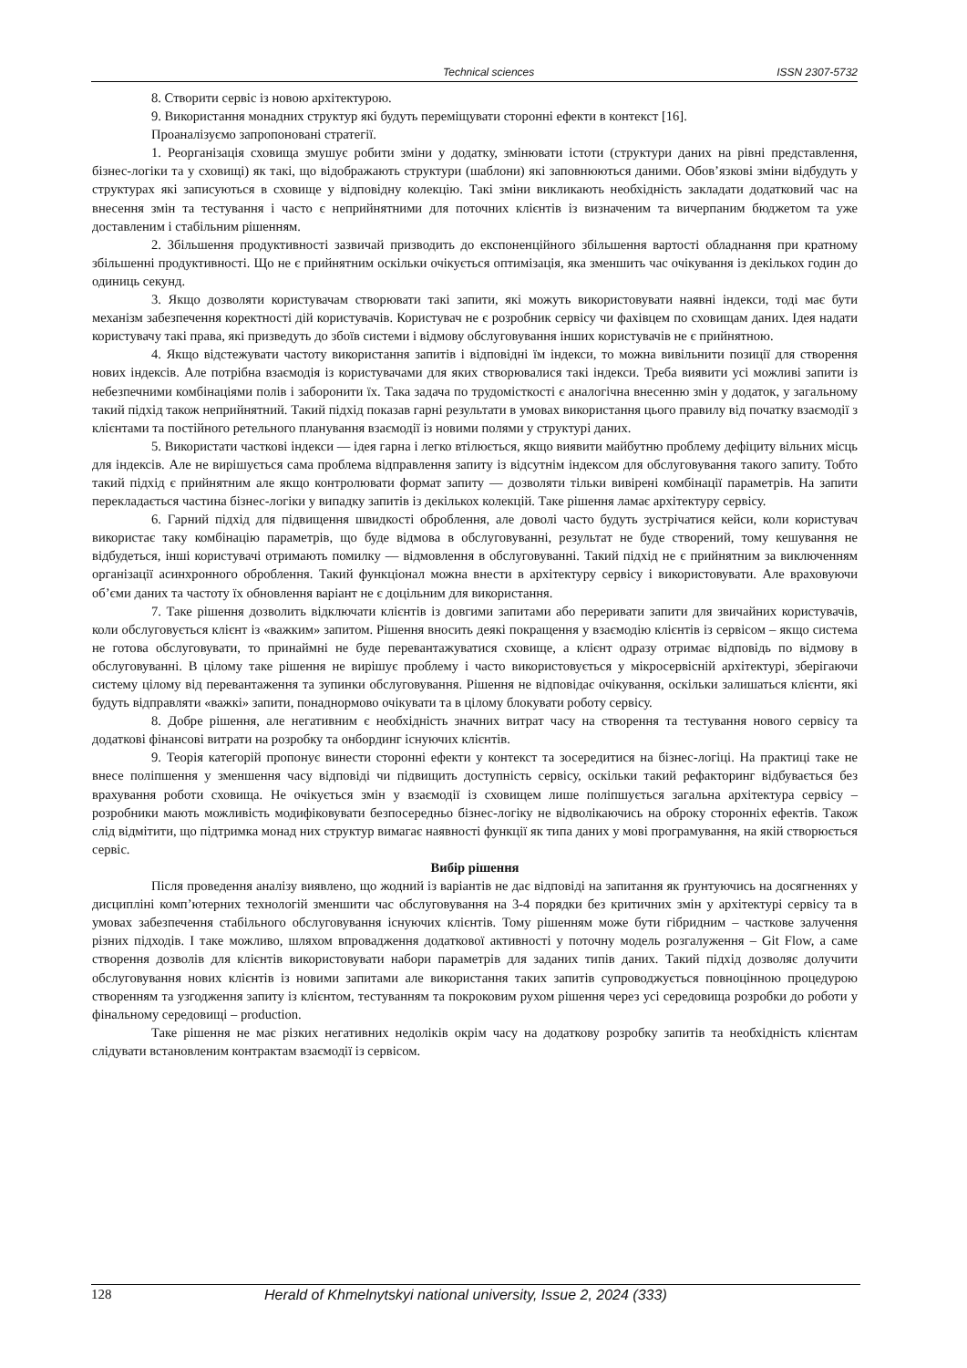Technical sciences ISSN 2307-5732
8. Створити сервіс із новою архітектурою.
9. Використання монадних структур які будуть переміщувати сторонні ефекти в контекст [16].
Проаналізуємо запропоновані стратегії.
1. Реорганізація сховища змушує робити зміни у додатку, змінювати істоти (структури даних на рівні представлення, бізнес-логіки та у сховищі) як такі, що відображають структури (шаблони) які заповнюються даними. Обов’язкові зміни відбудуть у структурах які записуються в сховище у відповідну колекцію. Такі зміни викликають необхідність закладати додатковий час на внесення змін та тестування і часто є неприйнятними для поточних клієнтів із визначеним та вичерпаним бюджетом та уже доставленим і стабільним рішенням.
2. Збільшення продуктивності зазвичай призводить до експоненційного збільшення вартості обладнання при кратному збільшенні продуктивності. Що не є прийнятним оскільки очікується оптимізація, яка зменшить час очікування із декількох годин до одиниць секунд.
3. Якщо дозволяти користувачам створювати такі запити, які можуть використовувати наявні індекси, тоді має бути механізм забезпечення коректності дій користувачів. Користувач не є розробник сервісу чи фахівцем по сховищам даних. Ідея надати користувачу такі права, які призведуть до збоїв системи і відмову обслуговування інших користувачів не є прийнятною.
4. Якщо відстежувати частоту використання запитів і відповідні їм індекси, то можна вивільнити позиції для створення нових індексів. Але потрібна взаємодія із користувачами для яких створювалися такі індекси. Треба виявити усі можливі запити із небезпечними комбінаціями полів і заборонити їх. Така задача по трудомісткості є аналогічна внесенню змін у додаток, у загальному такий підхід також неприйнятний. Такий підхід показав гарні результати в умовах використання цього правилу від початку взаємодії з клієнтами та постійного ретельного планування взаємодії із новими полями у структурі даних.
5. Використати часткові індекси — ідея гарна і легко втілюється, якщо виявити майбутню проблему дефіциту вільних місць для індексів. Але не вирішується сама проблема відправлення запиту із відсутнім індексом для обслуговування такого запиту. Тобто такий підхід є прийнятним але якщо контролювати формат запиту — дозволяти тільки вивірені комбінації параметрів. На запити перекладається частина бізнес-логіки у випадку запитів із декількох колекцій. Таке рішення ламає архітектуру сервісу.
6. Гарний підхід для підвищення швидкості оброблення, але доволі часто будуть зустрічатися кейси, коли користувач використає таку комбінацію параметрів, що буде відмова в обслуговуванні, результат не буде створений, тому кешування не відбудеться, інші користувачі отримають помилку — відмовлення в обслуговуванні. Такий підхід не є прийнятним за виключенням організації асинхронного оброблення. Такий функціонал можна внести в архітектуру сервісу і використовувати. Але враховуючи об’єми даних та частоту їх обновлення варіант не є доцільним для використання.
7. Таке рішення дозволить відключати клієнтів із довгими запитами або переривати запити для звичайних користувачів, коли обслуговується клієнт із «важким» запитом. Рішення вносить деякі покращення у взаємодію клієнтів із сервісом – якщо система не готова обслуговувати, то принаймні не буде перевантажуватися сховище, а клієнт одразу отримає відповідь по відмову в обслуговуванні. В цілому таке рішення не вирішує проблему і часто використовується у мікросервісній архітектурі, зберігаючи систему цілому від перевантаження та зупинки обслуговування. Рішення не відповідає очікування, оскільки залишаться клієнти, які будуть відправляти «важкі» запити, понаднормово очікувати та в цілому блокувати роботу сервісу.
8. Добре рішення, але негативним є необхідність значних витрат часу на створення та тестування нового сервісу та додаткові фінансові витрати на розробку та онбординг існуючих клієнтів.
9. Теорія категорій пропонує винести сторонні ефекти у контекст та зосередитися на бізнес-логіці. На практиці таке не внесе поліпшення у зменшення часу відповіді чи підвищить доступність сервісу, оскільки такий рефакторинг відбувається без врахування роботи сховища. Не очікується змін у взаємодії із сховищем лише поліпшується загальна архітектура сервісу – розробники мають можливість модифіковувати безпосередньо бізнес-логіку не відволікаючись на оброку сторонніх ефектів. Також слід відмітити, що підтримка монад них структур вимагає наявності функції як типа даних у мові програмування, на якій створюється сервіс.
Вибір рішення
Після проведення аналізу виявлено, що жодний із варіантів не дає відповіді на запитання як ґрунтуючись на досягненнях у дисципліні комп’ютерних технологій зменшити час обслуговування на 3-4 порядки без критичних змін у архітектурі сервісу та в умовах забезпечення стабільного обслуговування існуючих клієнтів. Тому рішенням може бути гібридним – часткове залучення різних підходів. І таке можливо, шляхом впровадження додаткової активності у поточну модель розгалуження – Git Flow, а саме створення дозволів для клієнтів використовувати набори параметрів для заданих типів даних. Такий підхід дозволяє долучити обслуговування нових клієнтів із новими запитами але використання таких запитів супроводжується повноцінною процедурою створенням та узгодження запиту із клієнтом, тестуванням та покроковим рухом рішення через усі середовища розробки до роботи у фінальному середовищі – production.
Таке рішення не має різких негативних недоліків окрім часу на додаткову розробку запитів та необхідність клієнтам слідувати встановленим контрактам взаємодії із сервісом.
128 Herald of Khmelnytskyi national university, Issue 2, 2024 (333)